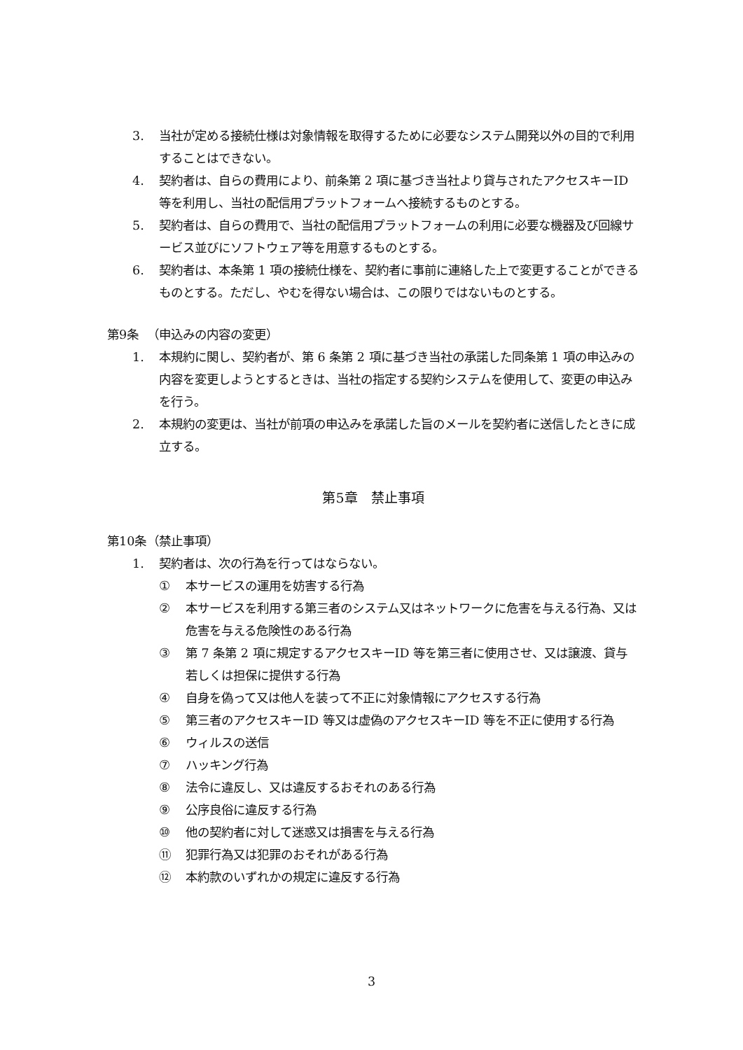3. 当社が定める接続仕様は対象情報を取得するために必要なシステム開発以外の目的で利用することはできない。
4. 契約者は、自らの費用により、前条第 2 項に基づき当社より貸与されたアクセスキーID 等を利用し、当社の配信用プラットフォームへ接続するものとする。
5. 契約者は、自らの費用で、当社の配信用プラットフォームの利用に必要な機器及び回線サービス並びにソフトウェア等を用意するものとする。
6. 契約者は、本条第 1 項の接続仕様を、契約者に事前に連絡した上で変更することができるものとする。ただし、やむを得ない場合は、この限りではないものとする。
第9条 （申込みの内容の変更）
1. 本規約に関し、契約者が、第 6 条第 2 項に基づき当社の承諾した同条第 1 項の申込みの内容を変更しようとするときは、当社の指定する契約システムを使用して、変更の申込みを行う。
2. 本規約の変更は、当社が前項の申込みを承諾した旨のメールを契約者に送信したときに成立する。
第5章　禁止事項
第10条 （禁止事項）
1. 契約者は、次の行為を行ってはならない。
① 本サービスの運用を妨害する行為
② 本サービスを利用する第三者のシステム又はネットワークに危害を与える行為、又は危害を与える危険性のある行為
③ 第 7 条第 2 項に規定するアクセスキーID 等を第三者に使用させ、又は譲渡、貸与若しくは担保に提供する行為
④ 自身を偽って又は他人を装って不正に対象情報にアクセスする行為
⑤ 第三者のアクセスキーID 等又は虚偽のアクセスキーID 等を不正に使用する行為
⑥ ウィルスの送信
⑦ ハッキング行為
⑧ 法令に違反し、又は違反するおそれのある行為
⑨ 公序良俗に違反する行為
⑩ 他の契約者に対して迷惑又は損害を与える行為
⑪ 犯罪行為又は犯罪のおそれがある行為
⑫ 本約款のいずれかの規定に違反する行為
3